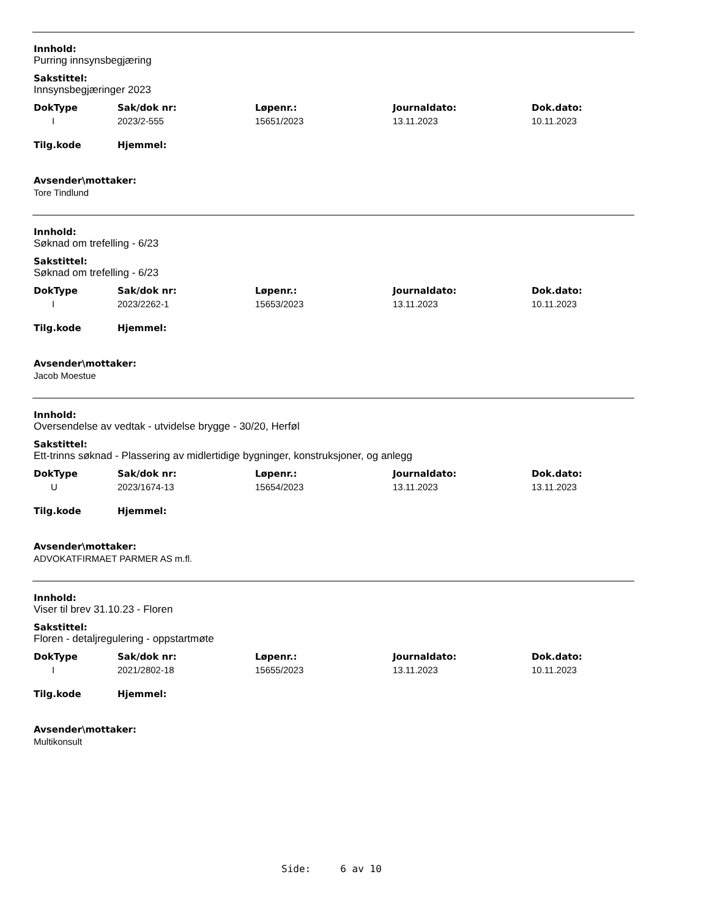Innhold:
Purring innsynsbegjæring
Sakstittel:
Innsynsbegjæringer 2023
| DokType | Sak/dok nr: | Løpenr.: | Journaldato: | Dok.dato: |
| --- | --- | --- | --- | --- |
| I | 2023/2-555 | 15651/2023 | 13.11.2023 | 10.11.2023 |
| Tilg.kode | Hjemmel: |
| --- | --- |
Avsender\mottaker:
Tore Tindlund
Innhold:
Søknad om trefelling - 6/23
Sakstittel:
Søknad om trefelling - 6/23
| DokType | Sak/dok nr: | Løpenr.: | Journaldato: | Dok.dato: |
| --- | --- | --- | --- | --- |
| I | 2023/2262-1 | 15653/2023 | 13.11.2023 | 10.11.2023 |
| Tilg.kode | Hjemmel: |
| --- | --- |
Avsender\mottaker:
Jacob Moestue
Innhold:
Oversendelse av vedtak - utvidelse brygge - 30/20, Herføl
Sakstittel:
Ett-trinns søknad - Plassering av midlertidige bygninger, konstruksjoner, og anlegg
| DokType | Sak/dok nr: | Løpenr.: | Journaldato: | Dok.dato: |
| --- | --- | --- | --- | --- |
| U | 2023/1674-13 | 15654/2023 | 13.11.2023 | 13.11.2023 |
| Tilg.kode | Hjemmel: |
| --- | --- |
Avsender\mottaker:
ADVOKATFIRMAET PARMER AS m.fl.
Innhold:
Viser til brev 31.10.23 - Floren
Sakstittel:
Floren - detaljregulering - oppstartmøte
| DokType | Sak/dok nr: | Løpenr.: | Journaldato: | Dok.dato: |
| --- | --- | --- | --- | --- |
| I | 2021/2802-18 | 15655/2023 | 13.11.2023 | 10.11.2023 |
| Tilg.kode | Hjemmel: |
| --- | --- |
Avsender\mottaker:
Multikonsult
Side: 6 av 10